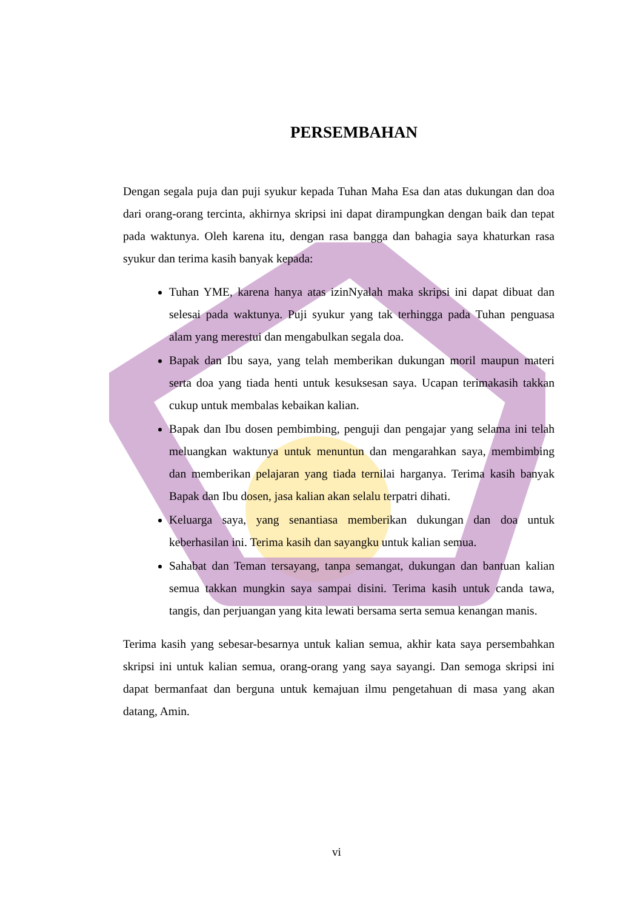PERSEMBAHAN
Dengan segala puja dan puji syukur kepada Tuhan Maha Esa dan atas dukungan dan doa dari orang-orang tercinta, akhirnya skripsi ini dapat dirampungkan dengan baik dan tepat pada waktunya. Oleh karena itu, dengan rasa bangga dan bahagia saya khaturkan rasa syukur dan terima kasih banyak kepada:
Tuhan YME, karena hanya atas izinNyalah maka skripsi ini dapat dibuat dan selesai pada waktunya. Puji syukur yang tak terhingga pada Tuhan penguasa alam yang merestui dan mengabulkan segala doa.
Bapak dan Ibu saya, yang telah memberikan dukungan moril maupun materi serta doa yang tiada henti untuk kesuksesan saya. Ucapan terimakasih takkan cukup untuk membalas kebaikan kalian.
Bapak dan Ibu dosen pembimbing, penguji dan pengajar yang selama ini telah meluangkan waktunya untuk menuntun dan mengarahkan saya, membimbing dan memberikan pelajaran yang tiada ternilai harganya. Terima kasih banyak Bapak dan Ibu dosen, jasa kalian akan selalu terpatri dihati.
Keluarga saya, yang senantiasa memberikan dukungan dan doa untuk keberhasilan ini. Terima kasih dan sayangku untuk kalian semua.
Sahabat dan Teman tersayang, tanpa semangat, dukungan dan bantuan kalian semua takkan mungkin saya sampai disini. Terima kasih untuk canda tawa, tangis, dan perjuangan yang kita lewati bersama serta semua kenangan manis.
Terima kasih yang sebesar-besarnya untuk kalian semua, akhir kata saya persembahkan skripsi ini untuk kalian semua, orang-orang yang saya sayangi. Dan semoga skripsi ini dapat bermanfaat dan berguna untuk kemajuan ilmu pengetahuan di masa yang akan datang, Amin.
vi